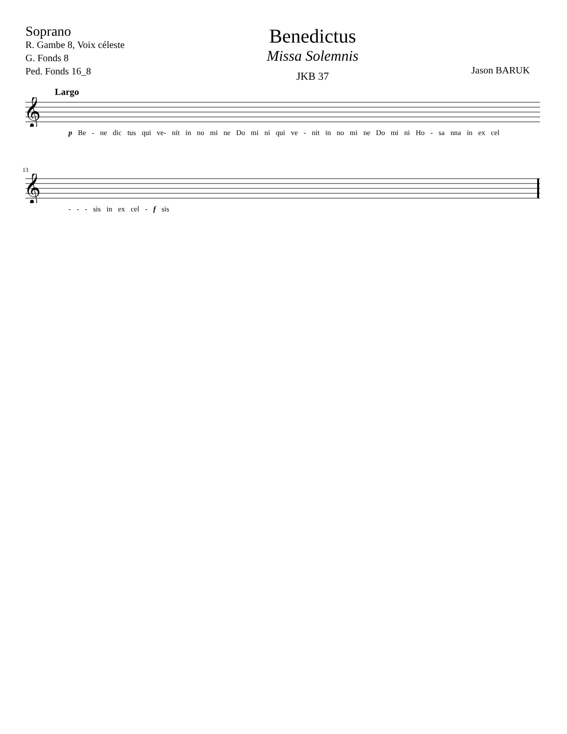Soprano
R. Gambe 8, Voix céleste
G. Fonds 8
Ped. Fonds 16_8
Benedictus
Missa Solemnis
JKB 37
Jason BARUK
Largo
𝄞
p Be - ne dic tus qui ve- nit in no mi ne Do mi ni qui ve - nit in no mi ne Do mi ni Ho - sa nna in ex cel
13
𝄞
- - - sis in ex cel - f sis